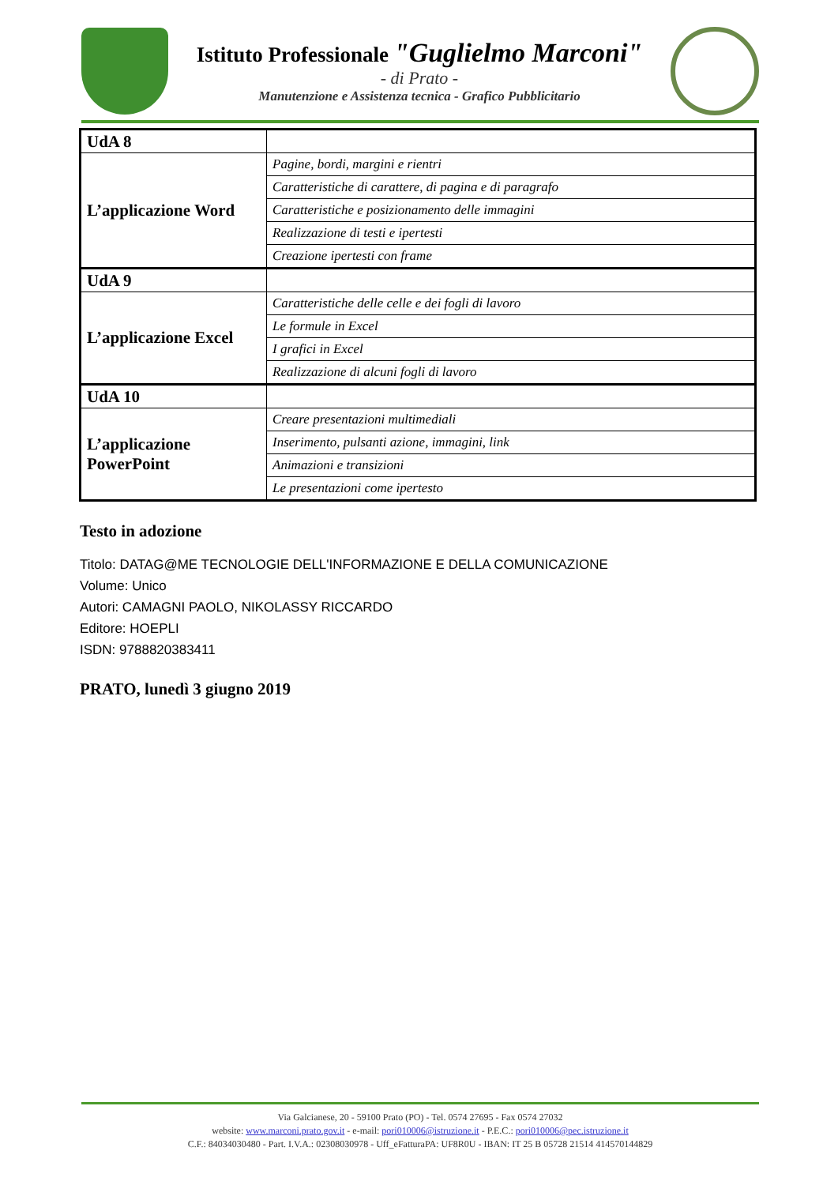Istituto Professionale "Guglielmo Marconi"
- di Prato -
Manutenzione e Assistenza tecnica - Grafico Pubblicitario
| UdA 8 | |
| L’applicazione Word | Pagine, bordi, margini e rientri |
| | Caratteristiche di carattere, di pagina e di paragrafo |
| | Caratteristiche e posizionamento delle immagini |
| | Realizzazione di testi e ipertesti |
| | Creazione ipertesti con frame |
| UdA 9 | |
| L’applicazione Excel | Caratteristiche delle celle e dei fogli di lavoro |
| | Le formule in Excel |
| | I grafici in Excel |
| | Realizzazione di alcuni fogli di lavoro |
| UdA 10 | |
| L’applicazione PowerPoint | Creare presentazioni multimediali |
| | Inserimento, pulsanti azione, immagini, link |
| | Animazioni e transizioni |
| | Le presentazioni come ipertesto |
Testo in adozione
Titolo: DATAG@ME TECNOLOGIE DELL'INFORMAZIONE E DELLA COMUNICAZIONE
Volume: Unico
Autori: CAMAGNI PAOLO, NIKOLASSY RICCARDO
Editore: HOEPLI
ISDN: 9788820383411
PRATO, lunedì 3 giugno 2019
Via Galcianese, 20 - 59100 Prato (PO) - Tel. 0574 27695 - Fax 0574 27032
website: www.marconi.prato.gov.it - e-mail: pori010006@istruzione.it - P.E.C.: pori010006@pec.istruzione.it
C.F.: 84034030480 - Part. I.V.A.: 02308030978 - Uff_eFatturaPA: UF8R0U - IBAN: IT 25 B 05728 21514 414570144829